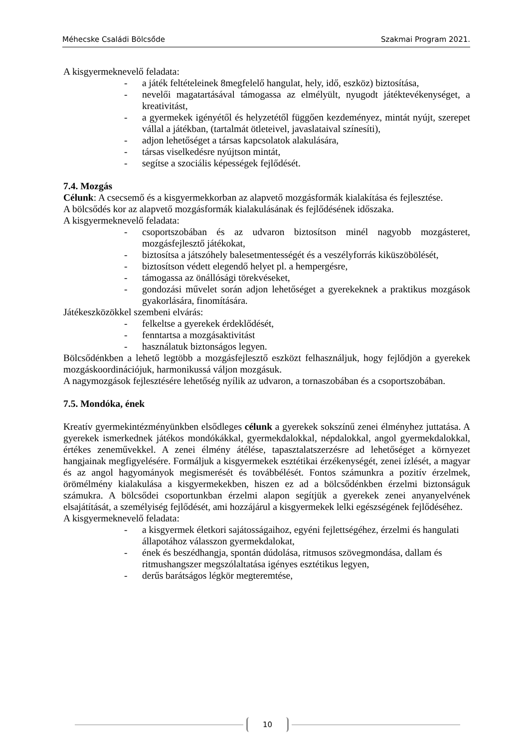Méhecske Családi Bölcsőde Szakmai Program 2021.
A kisgyermeknevelő feladata:
- a játék feltételeinek 8megfelelő hangulat, hely, idő, eszköz) biztosítása,
- nevelői magatartásával támogassa az elmélyült, nyugodt játéktevékenységet, a kreativitást,
- a gyermekek igényétől és helyzetétől függően kezdeményez, mintát nyújt, szerepet vállal a játékban, (tartalmát ötleteivel, javaslataival színesíti),
- adjon lehetőséget a társas kapcsolatok alakulására,
- társas viselkedésre nyújtson mintát,
- segítse a szociális képességek fejlődését.
7.4. Mozgás
Célunk: A csecsemő és a kisgyermekkorban az alapvető mozgásformák kialakítása és fejlesztése.
A bölcsődés kor az alapvető mozgásformák kialakulásának és fejlődésének időszaka.
A kisgyermeknevelő feladata:
- csoportszobában és az udvaron biztosítson minél nagyobb mozgásteret, mozgásfejlesztő játékokat,
- biztosítsa a játszóhely balesetmentességét és a veszélyforrás kiküszöbölését,
- biztosítson védett elegendő helyet pl. a hempergésre,
- támogassa az önállósági törekvéseket,
- gondozási művelet során adjon lehetőséget a gyerekeknek a praktikus mozgások gyakorlására, finomítására.
Játékeszközökkel szembeni elvárás:
- felkeltse a gyerekek érdeklődését,
- fenntartsa a mozgásaktivitást
- használatuk biztonságos legyen.
Bölcsődénkben a lehető legtöbb a mozgásfejlesztő eszközt felhasználjuk, hogy fejlődjön a gyerekek mozgáskoordinációjuk, harmonikussá váljon mozgásuk.
A nagymozgások fejlesztésére lehetőség nyílik az udvaron, a tornaszobában és a csoportszobában.
7.5. Mondóka, ének
Kreatív gyermekintézményünkben elsődleges célunk a gyerekek sokszínű zenei élményhez juttatása. A gyerekek ismerkednek játékos mondókákkal, gyermekdalokkal, népdalokkal, angol gyermekdalokkal, értékes zeneművekkel. A zenei élmény átélése, tapasztalatszerzésre ad lehetőséget a környezet hangjainak megfigyelésére. Formáljuk a kisgyermekek esztétikai érzékenységét, zenei ízlését, a magyar és az angol hagyományok megismerését és továbbélését. Fontos számunkra a pozitív érzelmek, örömélmény kialakulása a kisgyermekekben, hiszen ez ad a bölcsődénkben érzelmi biztonságuk számukra. A bölcsődei csoportunkban érzelmi alapon segítjük a gyerekek zenei anyanyelvének elsajátítását, a személyiség fejlődését, ami hozzájárul a kisgyermekek lelki egészségének fejlődéséhez.
A kisgyermeknevelő feladata:
- a kisgyermek életkori sajátosságaihoz, egyéni fejlettségéhez, érzelmi és hangulati állapotához válasszon gyermekdalokat,
- ének és beszédhangja, spontán dúdolása, ritmusos szövegmondása, dallam és ritmushangszer megszólaltatása igényes esztétikus legyen,
- derűs barátságos légkör megteremtése,
10